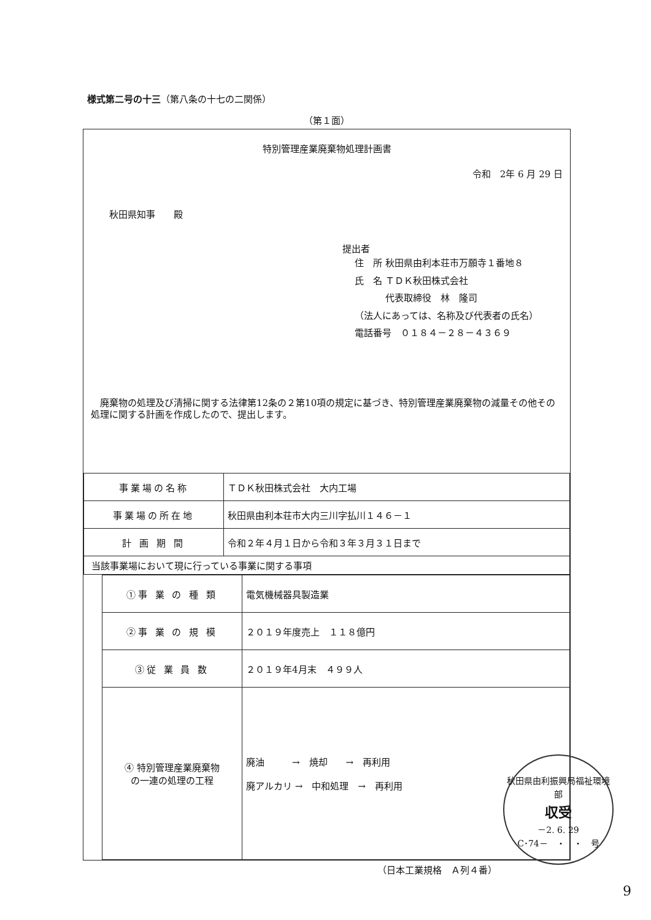様式第二号の十三（第八条の十七の二関係）
（第１面）
特別管理産業廃棄物処理計画書
令和　2年 6 月 29 日
秋田県知事　　殿
提出者
住　所 秋田県由利本荘市万願寺１番地８
氏　名 ＴＤＫ秋田株式会社
　　　 代表取締役　林　隆司
（法人にあっては、名称及び代表者の氏名）
電話番号　０１８４－２８－４３６９
　廃棄物の処理及び清掃に関する法律第12条の２第10項の規定に基づき、特別管理産業廃棄物の減量その他その処理に関する計画を作成したので、提出します。
| 事業場の名称 | ＴＤＫ秋田株式会社 大内工場 |
| 事業場の所在地 | 秋田県由利本荘市大内三川字払川１４６－１ |
| 計 画 期 間 | 令和２年４月１日から令和３年３月３１日まで |
| 当該事業場において現に行っている事業に関する事項 | |
| ①事 業 の 種 類 | 電気機械器具製造業 |
| ②事 業 の 規 模 | ２０１９年度売上 １１８億円 |
| ③従 業 員 数 | ２０１９年4月末 ４９９人 |
| ④ 特別管理産業廃棄物 の一連の処理の工程 | 廃油 → 焼却 → 再利用 廃アルカリ → 中和処理 → 再利用 |
（日本工業規格　Ａ列４番）
秋田県由利振興局福祉環境部
収受
－2. 6. 29
C･74－　・　・　号
9